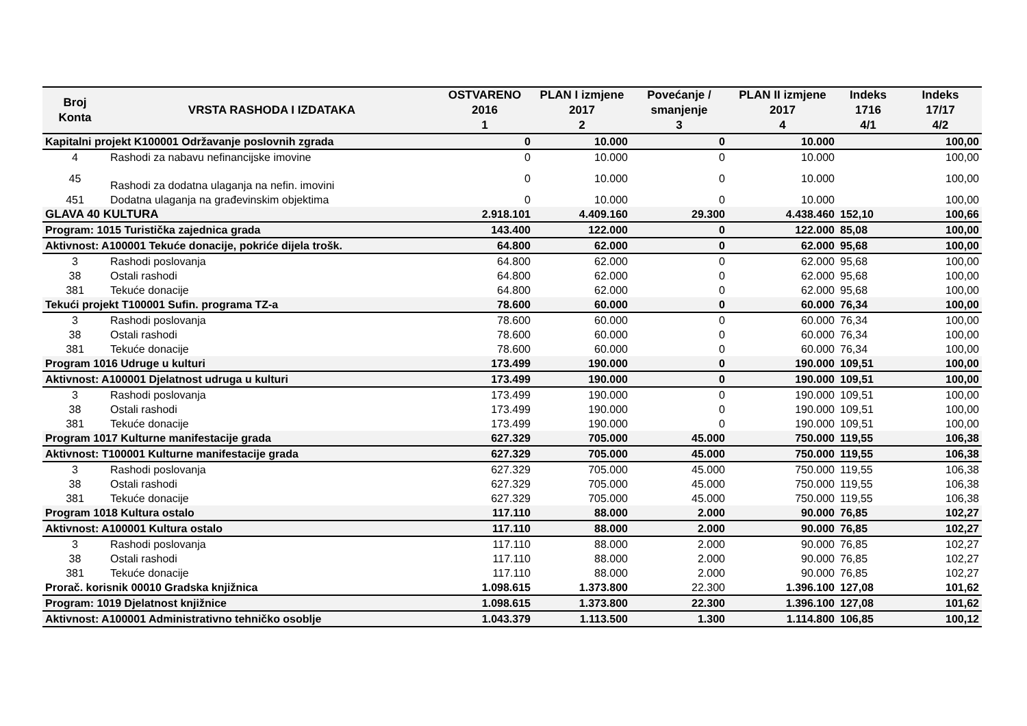| Broj Konta | VRSTA RASHODA I IZDATAKA | OSTVARENO 2016 1 | PLAN I izmjene 2017 2 | Povećanje / smanjenje 3 | PLAN II izmjene 2017 4 | Indeks 1716 4/1 | Indeks 17/17 4/2 |
| --- | --- | --- | --- | --- | --- | --- | --- |
| Kapitalni projekt K100001 Održavanje poslovnih zgrada | | 0 | 10.000 | 0 | 10.000 | | 100,00 |
| 4 | Rashodi za nabavu nefinancijske imovine | 0 | 10.000 | 0 | 10.000 | | 100,00 |
| 45 | Rashodi za dodatna ulaganja na nefin. imovini | 0 | 10.000 | 0 | 10.000 | | 100,00 |
| 451 | Dodatna ulaganja na građevinskim objektima | 0 | 10.000 | 0 | 10.000 | | 100,00 |
| GLAVA 40 KULTURA | | 2.918.101 | 4.409.160 | 29.300 | 4.438.460 | 152,10 | 100,66 |
| Program: 1015 Turistička zajednica grada | | 143.400 | 122.000 | 0 | 122.000 | 85,08 | 100,00 |
| Aktivnost: A100001 Tekuće donacije, pokriće dijela trošk. | | 64.800 | 62.000 | 0 | 62.000 | 95,68 | 100,00 |
| 3 | Rashodi poslovanja | 64.800 | 62.000 | 0 | 62.000 | 95,68 | 100,00 |
| 38 | Ostali rashodi | 64.800 | 62.000 | 0 | 62.000 | 95,68 | 100,00 |
| 381 | Tekuće donacije | 64.800 | 62.000 | 0 | 62.000 | 95,68 | 100,00 |
| Tekući projekt T100001 Sufin. programa TZ-a | | 78.600 | 60.000 | 0 | 60.000 | 76,34 | 100,00 |
| 3 | Rashodi poslovanja | 78.600 | 60.000 | 0 | 60.000 | 76,34 | 100,00 |
| 38 | Ostali rashodi | 78.600 | 60.000 | 0 | 60.000 | 76,34 | 100,00 |
| 381 | Tekuće donacije | 78.600 | 60.000 | 0 | 60.000 | 76,34 | 100,00 |
| Program 1016 Udruge u kulturi | | 173.499 | 190.000 | 0 | 190.000 | 109,51 | 100,00 |
| Aktivnost: A100001 Djelatnost udruga u kulturi | | 173.499 | 190.000 | 0 | 190.000 | 109,51 | 100,00 |
| 3 | Rashodi poslovanja | 173.499 | 190.000 | 0 | 190.000 | 109,51 | 100,00 |
| 38 | Ostali rashodi | 173.499 | 190.000 | 0 | 190.000 | 109,51 | 100,00 |
| 381 | Tekuće donacije | 173.499 | 190.000 | 0 | 190.000 | 109,51 | 100,00 |
| Program 1017 Kulturne manifestacije grada | | 627.329 | 705.000 | 45.000 | 750.000 | 119,55 | 106,38 |
| Aktivnost: T100001 Kulturne manifestacije grada | | 627.329 | 705.000 | 45.000 | 750.000 | 119,55 | 106,38 |
| 3 | Rashodi poslovanja | 627.329 | 705.000 | 45.000 | 750.000 | 119,55 | 106,38 |
| 38 | Ostali rashodi | 627.329 | 705.000 | 45.000 | 750.000 | 119,55 | 106,38 |
| 381 | Tekuće donacije | 627.329 | 705.000 | 45.000 | 750.000 | 119,55 | 106,38 |
| Program 1018 Kultura ostalo | | 117.110 | 88.000 | 2.000 | 90.000 | 76,85 | 102,27 |
| Aktivnost: A100001 Kultura ostalo | | 117.110 | 88.000 | 2.000 | 90.000 | 76,85 | 102,27 |
| 3 | Rashodi poslovanja | 117.110 | 88.000 | 2.000 | 90.000 | 76,85 | 102,27 |
| 38 | Ostali rashodi | 117.110 | 88.000 | 2.000 | 90.000 | 76,85 | 102,27 |
| 381 | Tekuće donacije | 117.110 | 88.000 | 2.000 | 90.000 | 76,85 | 102,27 |
| Prorač. korisnik 00010 Gradska knjižnica | | 1.098.615 | 1.373.800 | 22.300 | 1.396.100 | 127,08 | 101,62 |
| Program: 1019 Djelatnost knjižnice | | 1.098.615 | 1.373.800 | 22.300 | 1.396.100 | 127,08 | 101,62 |
| Aktivnost: A100001 Administrativno tehničko osoblje | | 1.043.379 | 1.113.500 | 1.300 | 1.114.800 | 106,85 | 100,12 |